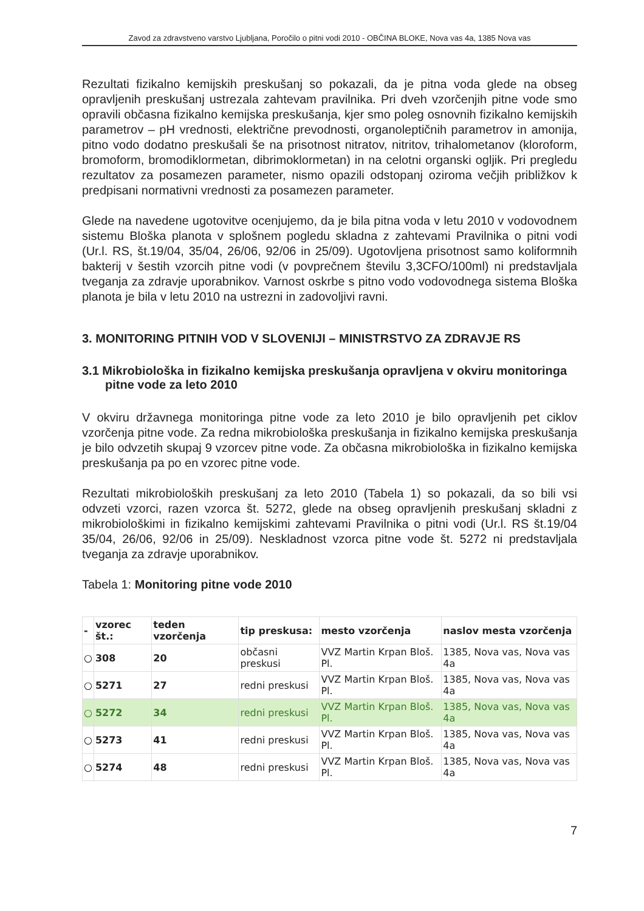Zavod za zdravstveno varstvo Ljubljana, Poročilo o pitni vodi 2010 - OBČINA BLOKE, Nova vas 4a, 1385 Nova vas
Rezultati fizikalno kemijskih preskušanj so pokazali, da je pitna voda glede na obseg opravljenih preskušanj ustrezala zahtevam pravilnika. Pri dveh vzorčenjih pitne vode smo opravili občasna fizikalno kemijska preskušanja, kjer smo poleg osnovnih fizikalno kemijskih parametrov – pH vrednosti, električne prevodnosti, organoleptičnih parametrov in amonija, pitno vodo dodatno preskušali še na prisotnost nitratov, nitritov, trihalometanov (kloroform, bromoform, bromodiklormetan, dibrimoklormetan) in na celotni organski ogljik. Pri pregledu rezultatov za posamezen parameter, nismo opazili odstopanj oziroma večjih približkov k predpisani normativni vrednosti za posamezen parameter.
Glede na navedene ugotovitve ocenjujemo, da je bila pitna voda v letu 2010 v vodovodnem sistemu Bloška planota v splošnem pogledu skladna z zahtevami Pravilnika o pitni vodi (Ur.l. RS, št.19/04, 35/04, 26/06, 92/06 in 25/09). Ugotovljena prisotnost samo koliformnih bakterij v šestih vzorcih pitne vodi (v povprečnem številu 3,3CFO/100ml) ni predstavljala tveganja za zdravje uporabnikov. Varnost oskrbe s pitno vodo vodovodnega sistema Bloška planota je bila v letu 2010 na ustrezni in zadovoljivi ravni.
3. MONITORING PITNIH VOD V SLOVENIJI – MINISTRSTVO ZA ZDRAVJE RS
3.1 Mikrobiološka in fizikalno kemijska preskušanja opravljena v okviru monitoringa pitne vode za leto 2010
V okviru državnega monitoringa pitne vode za leto 2010 je bilo opravljenih pet ciklov vzorčenja pitne vode. Za redna mikrobiološka preskušanja in fizikalno kemijska preskušanja je bilo odvzetih skupaj 9 vzorcev pitne vode. Za občasna mikrobiološka in fizikalno kemijska preskušanja pa po en vzorec pitne vode.
Rezultati mikrobioloških preskušanj za leto 2010 (Tabela 1) so pokazali, da so bili vsi odvzeti vzorci, razen vzorca št. 5272, glede na obseg opravljenih preskušanj skladni z mikrobiološkimi in fizikalno kemijskimi zahtevami Pravilnika o pitni vodi (Ur.l. RS št.19/04 35/04, 26/06, 92/06 in 25/09). Neskladnost vzorca pitne vode št. 5272 ni predstavljala tveganja za zdravje uporabnikov.
Tabela 1: Monitoring pitne vode 2010
| - | vzorec št.: | teden vzorčenja | tip preskusa: | mesto vzorčenja | naslov mesta vzorčenja |
| --- | --- | --- | --- | --- | --- |
| ○ | 308 | 20 | občasni preskusi | VVZ Martin Krpan Bloš. Pl. | 1385, Nova vas, Nova vas 4a |
| ○ | 5271 | 27 | redni preskusi | VVZ Martin Krpan Bloš. Pl. | 1385, Nova vas, Nova vas 4a |
| ○ | 5272 | 34 | redni preskusi | VVZ Martin Krpan Bloš. Pl. | 1385, Nova vas, Nova vas 4a |
| ○ | 5273 | 41 | redni preskusi | VVZ Martin Krpan Bloš. Pl. | 1385, Nova vas, Nova vas 4a |
| ○ | 5274 | 48 | redni preskusi | VVZ Martin Krpan Bloš. Pl. | 1385, Nova vas, Nova vas 4a |
7